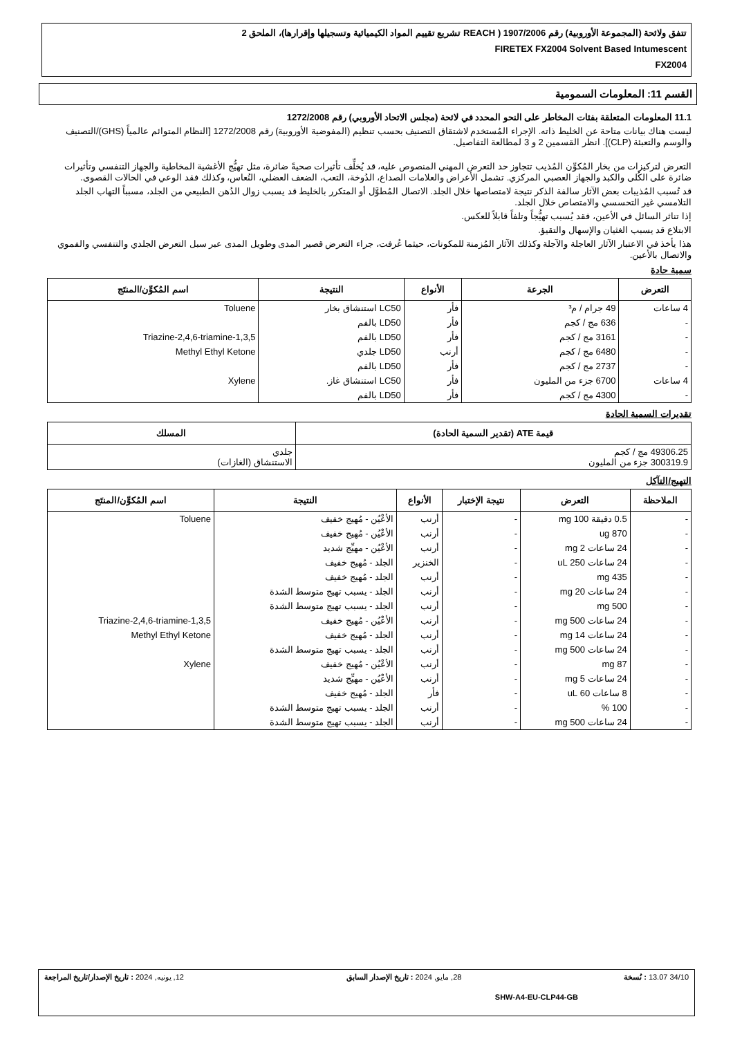تتفق ولائحة (المجموعة الأوروبية) رقم 1907/2006 ( REACH تشريع تقييم المواد الكيميائية وتسجيلها وإقرارها)، الملحق 2
FIRETEX FX2004 Solvent Based Intumescent
FX2004
القسم 11: المعلومات السمومية
11.1 المعلومات المتعلقة بفئات المخاطر على النحو المحدد في لائحة (مجلس الاتحاد الأوروبي) رقم 1272/2008
ليست هناك بيانات متاحة عن الخليط ذاته. الإجراء المُستخدم لاشتقاق التصنيف بحسب تنظيم (المفوضية الأوروبية) رقم 1272/2008 [النظام المتوائم عالمياً (GHS)/التصنيف والوسم والتعبئة (CLP)]. انظر القسمين 2 و 3 لمطالعة التفاصيل.
التعرض لتركيزات من بخار المُكوِّن المُذيب تتجاوز حد التعرض المهني المنصوص عليه، قد يُخلِّف تأثيرات صحيةً ضائرة، مثل تهيُّج الأغشية المخاطية والجهاز التنفسي وتأثيرات ضائرة على الكُلى والكبد والجهاز العصبي المركزي. تشمل الأعراض والعلامات الصداع، الدُوخة، التعب، الضعف العضلي، النُعاس، وكذلك فقد الوعي في الحالات القصوى.
قد تُسبب المُذيبات بعض الآثار سالفة الذكر نتيجة لامتصاصها خلال الجلد. الاتصال المُطوَّل أو المتكرر بالخليط قد يسبب زوال الدُهن الطبيعي من الجلد، مسبباً التهاب الجلد التلامسي غير التحسسي والامتصاص خلال الجلد.
إذا تناثر السائل في الأعين، فقد يُسبب تهيُّجاً وتلفاً قابلاً للعكس.
الابتلاع قد يسبب الغثيان والإسهال والتقيؤ.
هذا يأخذ في الاعتبار الآثار العاجلة والآجلة وكذلك الآثار المُزمنة للمكونات، حيثما عُرفت، جراء التعرض قصير المدى وطويل المدى عبر سبل التعرض الجلدي والتنفسي والفموي والاتصال بالأعين.
سمية حادة
| التعرض | الجرعة | الأنواع | النتيجة | اسم المُكوِّن/المنتَج |
| --- | --- | --- | --- | --- |
| 4 ساعات | 49 جرام / م³ | فأر | LC50 استنشاق بخار | Toluene |
| - | 636 مج / كجم | فأر | LD50 بالفم | |
| - | 3161 مج / كجم | فأر | LD50 بالفم | 1,3,5-Triazine-2,4,6-triamine |
| - | 6480 مج / كجم | أرنب | LD50 جلدي | Methyl Ethyl Ketone |
| - | 2737 مج / كجم | فأر | LD50 بالفم | |
| 4 ساعات | 6700 جزء من المليون | فأر | LC50 استنشاق غاز. | Xylene |
| - | 4300 مج / كجم | فأر | LD50 بالفم | |
تقديرات السمية الحادة
| قيمة ATE (تقدير السمية الحادة) | المسلك |
| --- | --- |
| 49306.25 مج / كجم 300319.9 جزء من المليون | جلدي الاستنشاق (الغازات) |
التهيج/التآكل
| الملاحظة | التعرض | نتيجة الإختبار | الأنواع | النتيجة | اسم المُكوِّن/المنتَج |
| --- | --- | --- | --- | --- | --- |
| - | 0.5 دقيقة 100 mg | - | أرنب | الأعْيُن - مُهيج خفيف | Toluene |
| - | 870 ug | - | أرنب | الأعْيُن - مُهيج خفيف | |
| - | 24 ساعات 2 mg | - | أرنب | الأعْيُن - مهيِّج شديد | |
| - | 24 ساعات 250 uL | - | الخنزير | الجلد - مُهيج خفيف | |
| - | 435 mg | - | أرنب | الجلد - مُهيج خفيف | |
| - | 24 ساعات 20 mg | - | أرنب | الجلد - يسبب تهيج متوسط الشدة | |
| - | 500 mg | - | أرنب | الجلد - يسبب تهيج متوسط الشدة | |
| - | 24 ساعات 500 mg | - | أرنب | الأعْيُن - مُهيج خفيف | 1,3,5-Triazine-2,4,6-triamine |
| - | 24 ساعات 14 mg | - | أرنب | الجلد - مُهيج خفيف | Methyl Ethyl Ketone |
| - | 24 ساعات 500 mg | - | أرنب | الجلد - يسبب تهيج متوسط الشدة | |
| - | 87 mg | - | أرنب | الأعْيُن - مُهيج خفيف | Xylene |
| - | 24 ساعات 5 mg | - | أرنب | الأعْيُن - مهيِّج شديد | |
| - | 8 ساعات 60 uL | - | فأر | الجلد - مُهيج خفيف | |
| - | 100 % | - | أرنب | الجلد - يسبب تهيج متوسط الشدة | |
| - | 24 ساعات 500 mg | - | أرنب | الجلد - يسبب تهيج متوسط الشدة | |
34/10 13.07 : نُسخة 28, مايو, 2024 : تاريخ الإصدار السابق 12, يونيه, 2024 : تاريخ الإصدار/تاريخ المراجعة
SHW-A4-EU-CLP44-GB